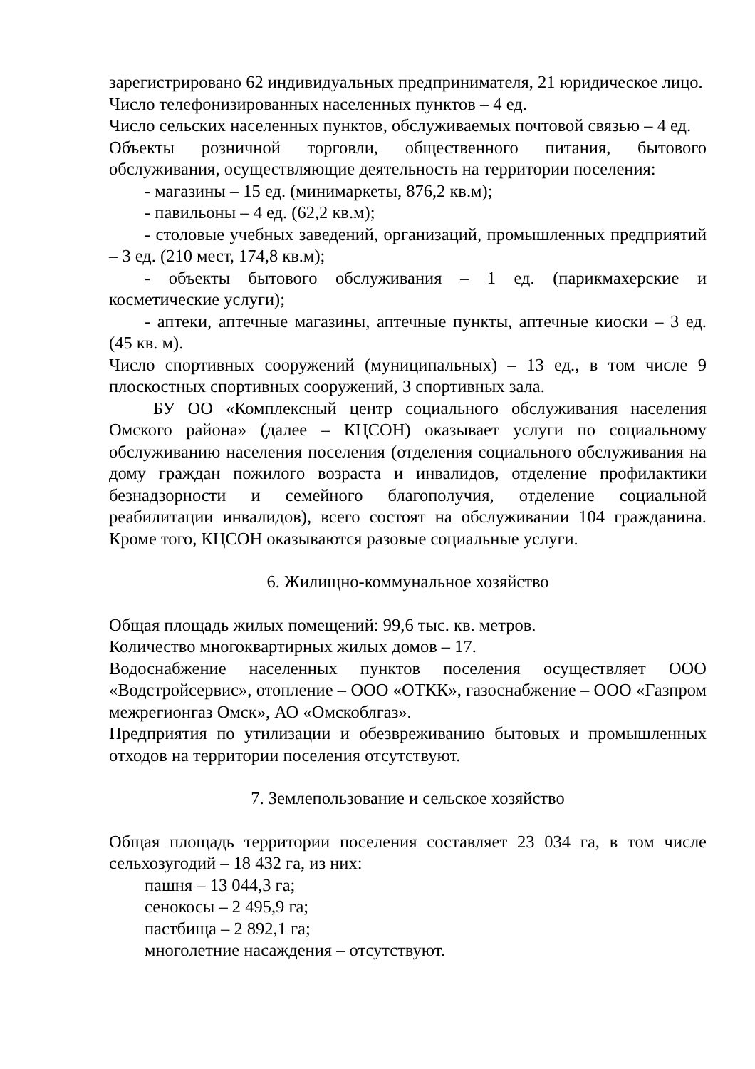зарегистрировано 62 индивидуальных предпринимателя, 21 юридическое лицо.
Число телефонизированных населенных пунктов – 4 ед.
Число сельских населенных пунктов, обслуживаемых почтовой связью – 4 ед.
Объекты розничной торговли, общественного питания, бытового обслуживания, осуществляющие деятельность на территории поселения:
- магазины – 15 ед. (минимаркеты, 876,2 кв.м);
- павильоны – 4 ед. (62,2 кв.м);
- столовые учебных заведений, организаций, промышленных предприятий – 3 ед. (210 мест, 174,8 кв.м);
- объекты бытового обслуживания – 1 ед. (парикмахерские и косметические услуги);
- аптеки, аптечные магазины, аптечные пункты, аптечные киоски – 3 ед. (45 кв. м).
Число спортивных сооружений (муниципальных) – 13 ед., в том числе 9 плоскостных спортивных сооружений, 3 спортивных зала.
БУ ОО «Комплексный центр социального обслуживания населения Омского района» (далее – КЦСОН) оказывает услуги по социальному обслуживанию населения поселения (отделения социального обслуживания на дому граждан пожилого возраста и инвалидов, отделение профилактики безнадзорности и семейного благополучия, отделение социальной реабилитации инвалидов), всего состоят на обслуживании 104 гражданина. Кроме того, КЦСОН оказываются разовые социальные услуги.
6. Жилищно-коммунальное хозяйство
Общая площадь жилых помещений: 99,6 тыс. кв. метров.
Количество многоквартирных жилых домов – 17.
Водоснабжение населенных пунктов поселения осуществляет ООО «Водстройсервис», отопление – ООО «ОТКК», газоснабжение – ООО «Газпром межрегионгаз Омск», АО «Омскоблгаз».
Предприятия по утилизации и обезвреживанию бытовых и промышленных отходов на территории поселения отсутствуют.
7. Землепользование и сельское хозяйство
Общая площадь территории поселения составляет 23 034 га, в том числе сельхозугодий – 18 432 га, из них:
пашня – 13 044,3 га;
сенокосы – 2 495,9 га;
пастбища – 2 892,1 га;
многолетние насаждения – отсутствуют.